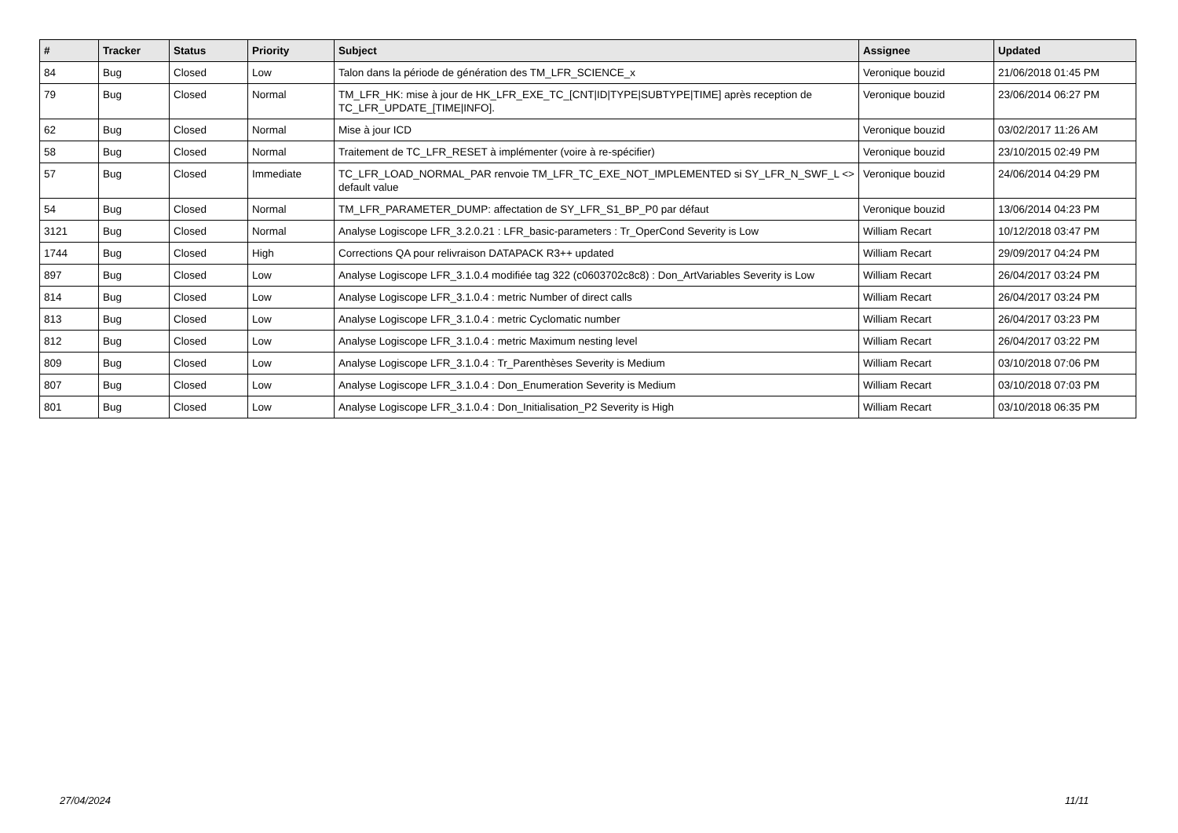| # | Tracker | Status | Priority | Subject | Assignee | Updated |
| --- | --- | --- | --- | --- | --- | --- |
| 84 | Bug | Closed | Low | Talon dans la période de génération des TM_LFR_SCIENCE_x | Veronique bouzid | 21/06/2018 01:45 PM |
| 79 | Bug | Closed | Normal | TM_LFR_HK: mise à jour de HK_LFR_EXE_TC_[CNT/ID/TYPE/SUBTYPE/TIME] après reception de TC_LFR_UPDATE_[TIME/INFO]. | Veronique bouzid | 23/06/2014 06:27 PM |
| 62 | Bug | Closed | Normal | Mise à jour ICD | Veronique bouzid | 03/02/2017 11:26 AM |
| 58 | Bug | Closed | Normal | Traitement de TC_LFR_RESET à implémenter (voire à re-spécifier) | Veronique bouzid | 23/10/2015 02:49 PM |
| 57 | Bug | Closed | Immediate | TC_LFR_LOAD_NORMAL_PAR renvoie TM_LFR_TC_EXE_NOT_IMPLEMENTED si SY_LFR_N_SWF_L <> default value | Veronique bouzid | 24/06/2014 04:29 PM |
| 54 | Bug | Closed | Normal | TM_LFR_PARAMETER_DUMP: affectation de SY_LFR_S1_BP_P0 par défaut | Veronique bouzid | 13/06/2014 04:23 PM |
| 3121 | Bug | Closed | Normal | Analyse Logiscope LFR_3.2.0.21 : LFR_basic-parameters : Tr_OperCond Severity is Low | William Recart | 10/12/2018 03:47 PM |
| 1744 | Bug | Closed | High | Corrections QA pour relivraison DATAPACK R3++ updated | William Recart | 29/09/2017 04:24 PM |
| 897 | Bug | Closed | Low | Analyse Logiscope LFR_3.1.0.4 modifiée tag 322 (c0603702c8c8) : Don_ArtVariables Severity is Low | William Recart | 26/04/2017 03:24 PM |
| 814 | Bug | Closed | Low | Analyse Logiscope LFR_3.1.0.4 : metric Number of direct calls | William Recart | 26/04/2017 03:24 PM |
| 813 | Bug | Closed | Low | Analyse Logiscope LFR_3.1.0.4 : metric Cyclomatic number | William Recart | 26/04/2017 03:23 PM |
| 812 | Bug | Closed | Low | Analyse Logiscope LFR_3.1.0.4 : metric Maximum nesting level | William Recart | 26/04/2017 03:22 PM |
| 809 | Bug | Closed | Low | Analyse Logiscope LFR_3.1.0.4 : Tr_Parenthèses Severity is Medium | William Recart | 03/10/2018 07:06 PM |
| 807 | Bug | Closed | Low | Analyse Logiscope LFR_3.1.0.4 : Don_Enumeration Severity is Medium | William Recart | 03/10/2018 07:03 PM |
| 801 | Bug | Closed | Low | Analyse Logiscope LFR_3.1.0.4 : Don_Initialisation_P2 Severity is High | William Recart | 03/10/2018 06:35 PM |
27/04/2024 11/11